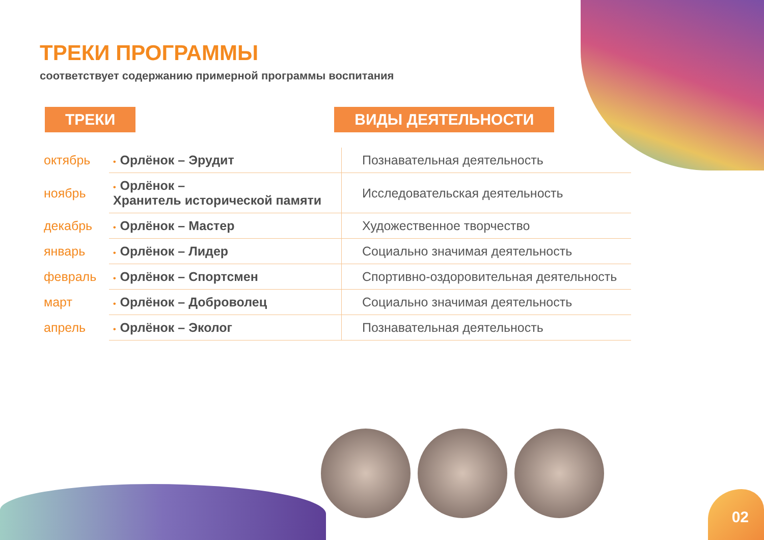ТРЕКИ ПРОГРАММЫ
соответствует содержанию примерной программы воспитания
ТРЕКИ ВИДЫ ДЕЯТЕЛЬНОСТИ
| октябрь | • Орлёнок – Эрудит | Познавательная деятельность |
| ноябрь | • Орлёнок – Хранитель исторической памяти | Исследовательская деятельность |
| декабрь | • Орлёнок – Мастер | Художественное творчество |
| январь | • Орлёнок – Лидер | Социально значимая деятельность |
| февраль | • Орлёнок – Спортсмен | Спортивно-оздоровительная деятельность |
| март | • Орлёнок – Доброволец | Социально значимая деятельность |
| апрель | • Орлёнок – Эколог | Познавательная деятельность |
02